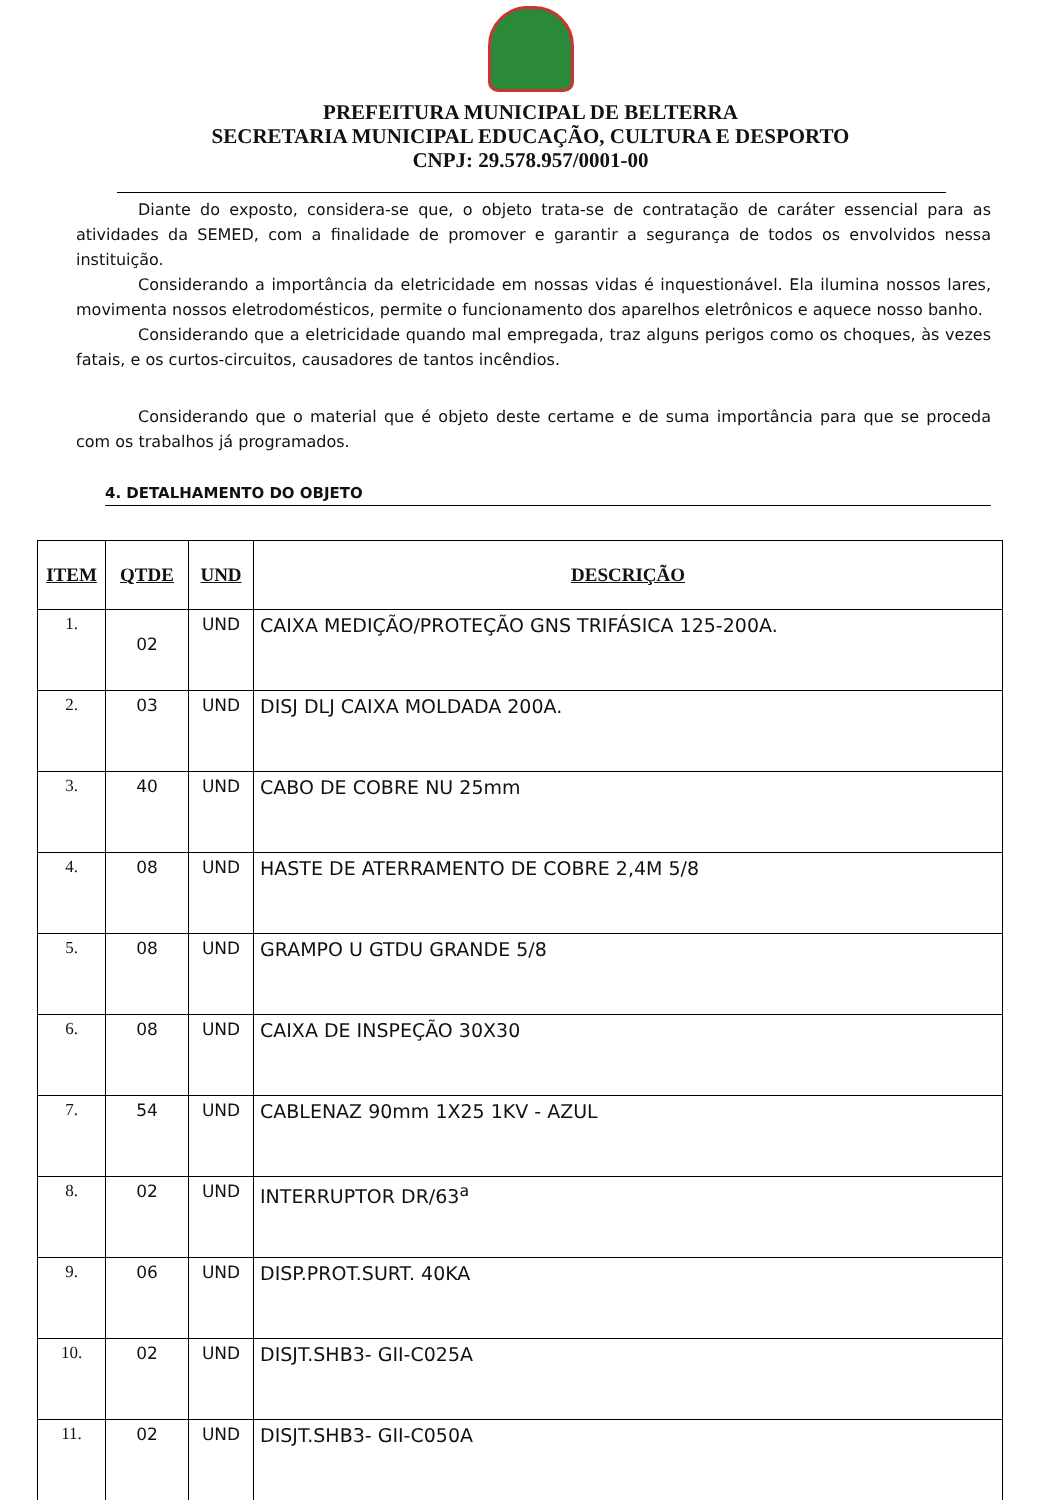PREFEITURA MUNICIPAL DE BELTERRA
SECRETARIA MUNICIPAL EDUCAÇÃO, CULTURA E DESPORTO
CNPJ: 29.578.957/0001-00
Diante do exposto, considera-se que, o objeto trata-se de contratação de caráter essencial para as atividades da SEMED, com a finalidade de promover e garantir a segurança de todos os envolvidos nessa instituição.
Considerando a importância da eletricidade em nossas vidas é inquestionável. Ela ilumina nossos lares, movimenta nossos eletrodomésticos, permite o funcionamento dos aparelhos eletrônicos e aquece nosso banho.
Considerando que a eletricidade quando mal empregada, traz alguns perigos como os choques, às vezes fatais, e os curtos-circuitos, causadores de tantos incêndios.
Considerando que o material que é objeto deste certame e de suma importância para que se proceda com os trabalhos já programados.
4. DETALHAMENTO DO OBJETO
| ITEM | QTDE | UND | DESCRIÇÃO |
| --- | --- | --- | --- |
| 1. | 02 | UND | CAIXA MEDIÇÃO/PROTEÇÃO GNS TRIFÁSICA 125-200A. |
| 2. | 03 | UND | DISJ DLJ CAIXA MOLDADA 200A. |
| 3. | 40 | UND | CABO DE COBRE NU 25mm |
| 4. | 08 | UND | HASTE DE ATERRAMENTO DE COBRE 2,4M 5/8 |
| 5. | 08 | UND | GRAMPO U GTDU GRANDE 5/8 |
| 6. | 08 | UND | CAIXA DE INSPEÇÃO 30X30 |
| 7. | 54 | UND | CABLENAZ 90mm 1X25 1KV - AZUL |
| 8. | 02 | UND | INTERRUPTOR DR/63<sup>a</sup> |
| 9. | 06 | UND | DISP.PROT.SURT. 40KA |
| 10. | 02 | UND | DISJT.SHB3- GII-C025A |
| 11. | 02 | UND | DISJT.SHB3- GII-C050A |